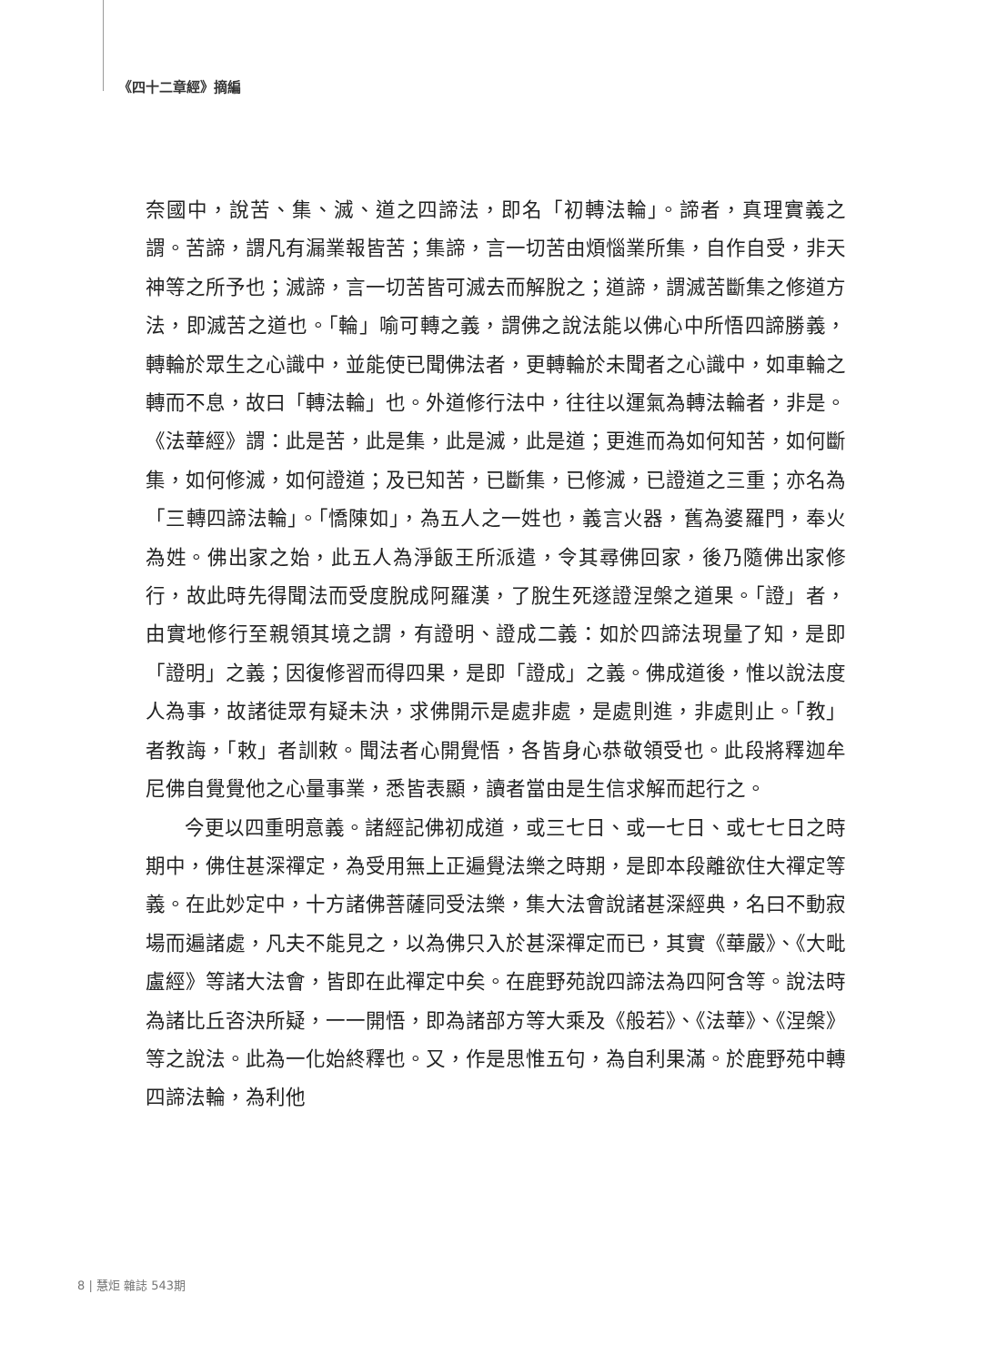《四十二章經》摘編
奈國中，說苦、集、滅、道之四諦法，即名「初轉法輪」。諦者，真理實義之謂。苦諦，謂凡有漏業報皆苦；集諦，言一切苦由煩惱業所集，自作自受，非天神等之所予也；滅諦，言一切苦皆可滅去而解脫之；道諦，謂滅苦斷集之修道方法，即滅苦之道也。「輪」喻可轉之義，謂佛之說法能以佛心中所悟四諦勝義，轉輪於眾生之心識中，並能使已聞佛法者，更轉輪於未聞者之心識中，如車輪之轉而不息，故曰「轉法輪」也。外道修行法中，往往以運氣為轉法輪者，非是。《法華經》謂：此是苦，此是集，此是滅，此是道；更進而為如何知苦，如何斷集，如何修滅，如何證道；及已知苦，已斷集，已修滅，已證道之三重；亦名為「三轉四諦法輪」。「憍陳如」，為五人之一姓也，義言火器，舊為婆羅門，奉火為姓。佛出家之始，此五人為淨飯王所派遣，令其尋佛回家，後乃隨佛出家修行，故此時先得聞法而受度脫成阿羅漢，了脫生死遂證涅槃之道果。「證」者，由實地修行至親領其境之謂，有證明、證成二義：如於四諦法現量了知，是即「證明」之義；因復修習而得四果，是即「證成」之義。佛成道後，惟以說法度人為事，故諸徒眾有疑未決，求佛開示是處非處，是處則進，非處則止。「教」者教誨，「敕」者訓敕。聞法者心開覺悟，各皆身心恭敬領受也。此段將釋迦牟尼佛自覺覺他之心量事業，悉皆表顯，讀者當由是生信求解而起行之。
今更以四重明意義。諸經記佛初成道，或三七日、或一七日、或七七日之時期中，佛住甚深禪定，為受用無上正遍覺法樂之時期，是即本段離欲住大禪定等義。在此妙定中，十方諸佛菩薩同受法樂，集大法會說諸甚深經典，名曰不動寂場而遍諸處，凡夫不能見之，以為佛只入於甚深禪定而已，其實《華嚴》、《大毗盧經》等諸大法會，皆即在此禪定中矣。在鹿野苑說四諦法為四阿含等。說法時為諸比丘咨決所疑，一一開悟，即為諸部方等大乘及《般若》、《法華》、《涅槃》等之說法。此為一化始終釋也。又，作是思惟五句，為自利果滿。於鹿野苑中轉四諦法輪，為利他
8 | 慧炬 雜誌 543期